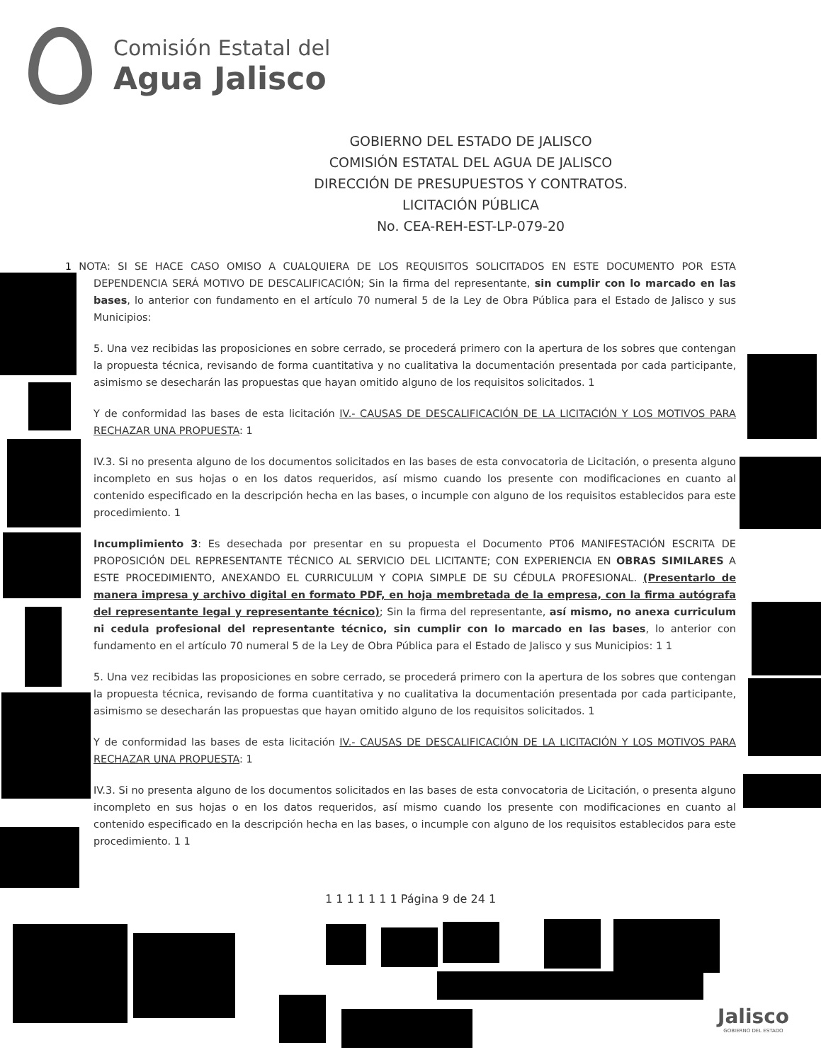Comisión Estatal del
Agua Jalisco
GOBIERNO DEL ESTADO DE JALISCO
COMISIÓN ESTATAL DEL AGUA DE JALISCO
DIRECCIÓN DE PRESUPUESTOS Y CONTRATOS.
LICITACIÓN PÚBLICA
No. CEA-REH-EST-LP-079-20
1 NOTA: SI SE HACE CASO OMISO A CUALQUIERA DE LOS REQUISITOS SOLICITADOS EN ESTE DOCUMENTO POR ESTA DEPENDENCIA SERÁ MOTIVO DE DESCALIFICACIÓN; Sin la firma del representante, sin cumplir con lo marcado en las bases, lo anterior con fundamento en el artículo 70 numeral 5 de la Ley de Obra Pública para el Estado de Jalisco y sus Municipios:
5. Una vez recibidas las proposiciones en sobre cerrado, se procederá primero con la apertura de los sobres que contengan la propuesta técnica, revisando de forma cuantitativa y no cualitativa la documentación presentada por cada participante, asimismo se desecharán las propuestas que hayan omitido alguno de los requisitos solicitados. 1
Y de conformidad las bases de esta licitación IV.- CAUSAS DE DESCALIFICACIÓN DE LA LICITACIÓN Y LOS MOTIVOS PARA RECHAZAR UNA PROPUESTA: 1
IV.3. Si no presenta alguno de los documentos solicitados en las bases de esta convocatoria de Licitación, o presenta alguno incompleto en sus hojas o en los datos requeridos, así mismo cuando los presente con modificaciones en cuanto al contenido especificado en la descripción hecha en las bases, o incumple con alguno de los requisitos establecidos para este procedimiento. 1
Incumplimiento 3: Es desechada por presentar en su propuesta el Documento PT06 MANIFESTACIÓN ESCRITA DE PROPOSICIÓN DEL REPRESENTANTE TÉCNICO AL SERVICIO DEL LICITANTE; CON EXPERIENCIA EN OBRAS SIMILARES A ESTE PROCEDIMIENTO, ANEXANDO EL CURRICULUM Y COPIA SIMPLE DE SU CÉDULA PROFESIONAL. (Presentarlo de manera impresa y archivo digital en formato PDF, en hoja membretada de la empresa, con la firma autógrafa del representante legal y representante técnico); Sin la firma del representante, así mismo, no anexa curriculum ni cedula profesional del representante técnico, sin cumplir con lo marcado en las bases, lo anterior con fundamento en el artículo 70 numeral 5 de la Ley de Obra Pública para el Estado de Jalisco y sus Municipios: 1 1
5. Una vez recibidas las proposiciones en sobre cerrado, se procederá primero con la apertura de los sobres que contengan la propuesta técnica, revisando de forma cuantitativa y no cualitativa la documentación presentada por cada participante, asimismo se desecharán las propuestas que hayan omitido alguno de los requisitos solicitados. 1
Y de conformidad las bases de esta licitación IV.- CAUSAS DE DESCALIFICACIÓN DE LA LICITACIÓN Y LOS MOTIVOS PARA RECHAZAR UNA PROPUESTA: 1
IV.3. Si no presenta alguno de los documentos solicitados en las bases de esta convocatoria de Licitación, o presenta alguno incompleto en sus hojas o en los datos requeridos, así mismo cuando los presente con modificaciones en cuanto al contenido especificado en la descripción hecha en las bases, o incumple con alguno de los requisitos establecidos para este procedimiento. 1 1
1 1 1 1 1 1 1 Página 9 de 24 1
Jalisco
GOBIERNO DEL ESTADO